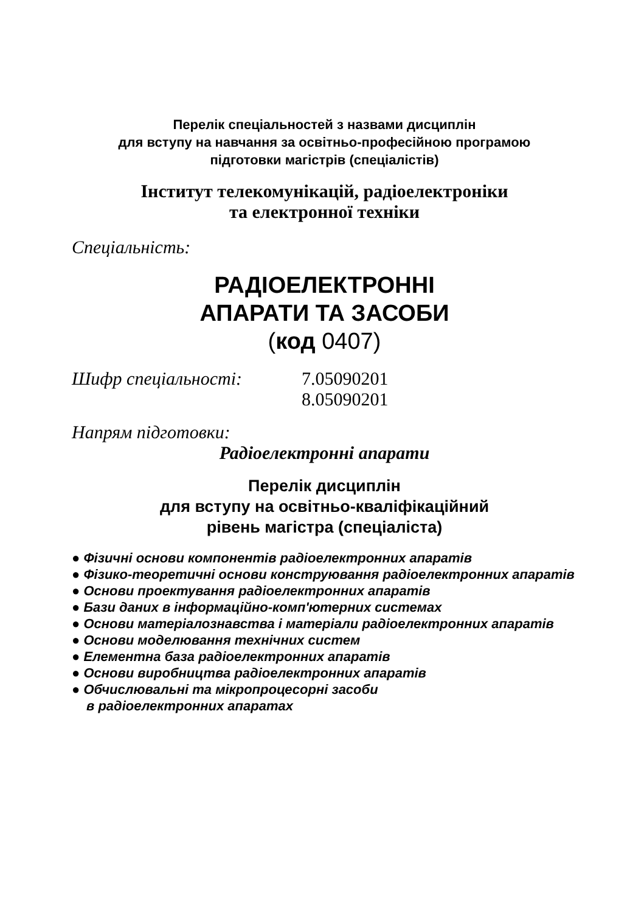Перелік спеціальностей з назвами дисциплін
для вступу на навчання за освітньо-професійною програмою
підготовки магістрів (спеціалістів)
Інститут телекомунікацій, радіоелектроніки
та електронної техніки
Спеціальність:
РАДІОЕЛЕКТРОННІ
АПАРАТИ ТА ЗАСОБИ
(код 0407)
Шифр спеціальності: 7.05090201
8.05090201
Напрям підготовки:
Радіоелектронні апарати
Перелік дисциплін
для вступу на освітньо-кваліфікаційний
рівень магістра (спеціаліста)
● Фізичні основи компонентів радіоелектронних апаратів
● Фізико-теоретичні основи конструювання радіоелектронних апаратів
● Основи проектування радіоелектронних апаратів
● Бази даних в інформаційно-комп'ютерних системах
● Основи матеріалознавства і матеріали радіоелектронних апаратів
● Основи моделювання технічних систем
● Елементна база радіоелектронних апаратів
● Основи виробництва радіоелектронних апаратів
● Обчислювальні та мікропроцесорні засоби
в радіоелектронних апаратах